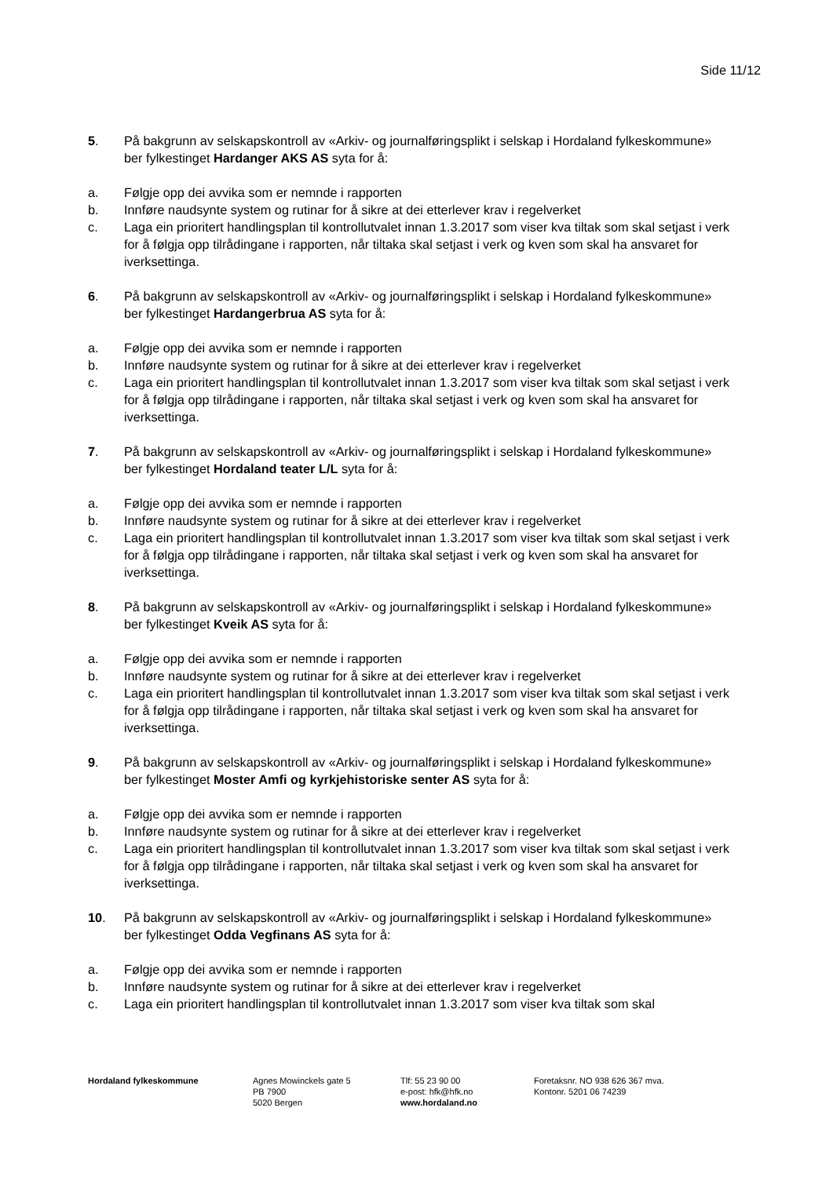Side 11/12
5. På bakgrunn av selskapskontroll av «Arkiv- og journalføringsplikt i selskap i Hordaland fylkeskommune» ber fylkestinget Hardanger AKS AS syta for å:
a. Følgje opp dei avvika som er nemnde i rapporten
b. Innføre naudsynte system og rutinar for å sikre at dei etterlever krav i regelverket
c. Laga ein prioritert handlingsplan til kontrollutvalet innan 1.3.2017 som viser kva tiltak som skal setjast i verk for å følgja opp tilrådingane i rapporten, når tiltaka skal setjast i verk og kven som skal ha ansvaret for iverksettinga.
6. På bakgrunn av selskapskontroll av «Arkiv- og journalføringsplikt i selskap i Hordaland fylkeskommune» ber fylkestinget Hardangerbrua AS syta for å:
a. Følgje opp dei avvika som er nemnde i rapporten
b. Innføre naudsynte system og rutinar for å sikre at dei etterlever krav i regelverket
c. Laga ein prioritert handlingsplan til kontrollutvalet innan 1.3.2017 som viser kva tiltak som skal setjast i verk for å følgja opp tilrådingane i rapporten, når tiltaka skal setjast i verk og kven som skal ha ansvaret for iverksettinga.
7. På bakgrunn av selskapskontroll av «Arkiv- og journalføringsplikt i selskap i Hordaland fylkeskommune» ber fylkestinget Hordaland teater L/L syta for å:
a. Følgje opp dei avvika som er nemnde i rapporten
b. Innføre naudsynte system og rutinar for å sikre at dei etterlever krav i regelverket
c. Laga ein prioritert handlingsplan til kontrollutvalet innan 1.3.2017 som viser kva tiltak som skal setjast i verk for å følgja opp tilrådingane i rapporten, når tiltaka skal setjast i verk og kven som skal ha ansvaret for iverksettinga.
8. På bakgrunn av selskapskontroll av «Arkiv- og journalføringsplikt i selskap i Hordaland fylkeskommune» ber fylkestinget Kveik AS syta for å:
a. Følgje opp dei avvika som er nemnde i rapporten
b. Innføre naudsynte system og rutinar for å sikre at dei etterlever krav i regelverket
c. Laga ein prioritert handlingsplan til kontrollutvalet innan 1.3.2017 som viser kva tiltak som skal setjast i verk for å følgja opp tilrådingane i rapporten, når tiltaka skal setjast i verk og kven som skal ha ansvaret for iverksettinga.
9. På bakgrunn av selskapskontroll av «Arkiv- og journalføringsplikt i selskap i Hordaland fylkeskommune» ber fylkestinget Moster Amfi og kyrkjehistoriske senter AS syta for å:
a. Følgje opp dei avvika som er nemnde i rapporten
b. Innføre naudsynte system og rutinar for å sikre at dei etterlever krav i regelverket
c. Laga ein prioritert handlingsplan til kontrollutvalet innan 1.3.2017 som viser kva tiltak som skal setjast i verk for å følgja opp tilrådingane i rapporten, når tiltaka skal setjast i verk og kven som skal ha ansvaret for iverksettinga.
10. På bakgrunn av selskapskontroll av «Arkiv- og journalføringsplikt i selskap i Hordaland fylkeskommune» ber fylkestinget Odda Vegfinans AS syta for å:
a. Følgje opp dei avvika som er nemnde i rapporten
b. Innføre naudsynte system og rutinar for å sikre at dei etterlever krav i regelverket
c. Laga ein prioritert handlingsplan til kontrollutvalet innan 1.3.2017 som viser kva tiltak som skal
Hordaland fylkeskommune Agnes Mowinckels gate 5
PB 7900
5020 Bergen
Tlf: 55 23 90 00
e-post: hfk@hfk.no
www.hordaland.no
Foretaksnr. NO 938 626 367 mva.
Kontonr. 5201 06 74239